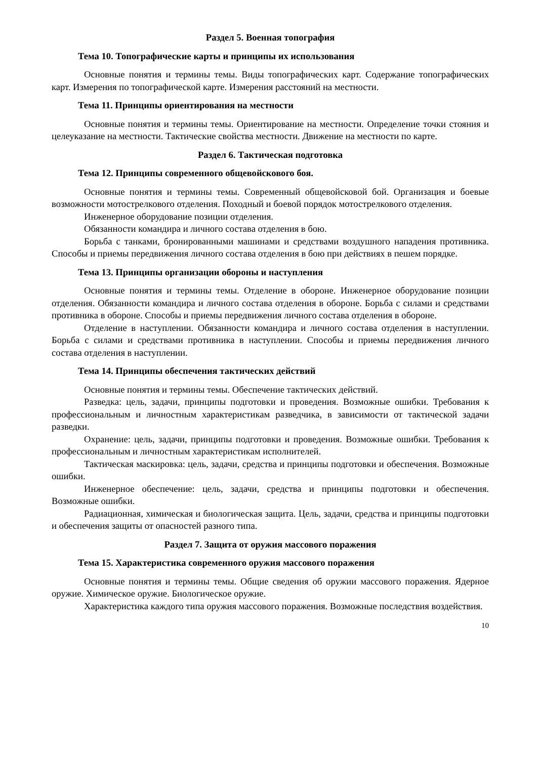Раздел 5. Военная топография
Тема 10. Топографические карты и принципы их использования
Основные понятия и термины темы. Виды топографических карт. Содержание топографических карт. Измерения по топографической карте. Измерения расстояний на местности.
Тема 11. Принципы ориентирования на местности
Основные понятия и термины темы. Ориентирование на местности. Определение точки стояния и целеуказание на местности. Тактические свойства местности. Движение на местности по карте.
Раздел 6. Тактическая подготовка
Тема 12. Принципы современного общевойскового боя.
Основные понятия и термины темы. Современный общевойсковой бой. Организация и боевые возможности мотострелкового отделения. Походный и боевой порядок мотострелкового отделения.
Инженерное оборудование позиции отделения.
Обязанности командира и личного состава отделения в бою.
Борьба с танками, бронированными машинами и средствами воздушного нападения противника. Способы и приемы передвижения личного состава отделения в бою при действиях в пешем порядке.
Тема 13. Принципы организации обороны и наступления
Основные понятия и термины темы. Отделение в обороне. Инженерное оборудование позиции отделения. Обязанности командира и личного состава отделения в обороне. Борьба с силами и средствами противника в обороне. Способы и приемы передвижения личного состава отделения в обороне.
Отделение в наступлении. Обязанности командира и личного состава отделения в наступлении. Борьба с силами и средствами противника в наступлении. Способы и приемы передвижения личного состава отделения в наступлении.
Тема 14. Принципы обеспечения тактических действий
Основные понятия и термины темы. Обеспечение тактических действий.
Разведка: цель, задачи, принципы подготовки и проведения. Возможные ошибки. Требования к профессиональным и личностным характеристикам разведчика, в зависимости от тактической задачи разведки.
Охранение: цель, задачи, принципы подготовки и проведения. Возможные ошибки. Требования к профессиональным и личностным характеристикам исполнителей.
Тактическая маскировка: цель, задачи, средства и принципы подготовки и обеспечения. Возможные ошибки.
Инженерное обеспечение: цель, задачи, средства и принципы подготовки и обеспечения. Возможные ошибки.
Радиационная, химическая и биологическая защита. Цель, задачи, средства и принципы подготовки и обеспечения защиты от опасностей разного типа.
Раздел 7. Защита от оружия массового поражения
Тема 15. Характеристика современного оружия массового поражения
Основные понятия и термины темы. Общие сведения об оружии массового поражения. Ядерное оружие. Химическое оружие. Биологическое оружие.
Характеристика каждого типа оружия массового поражения. Возможные последствия воздействия.
10